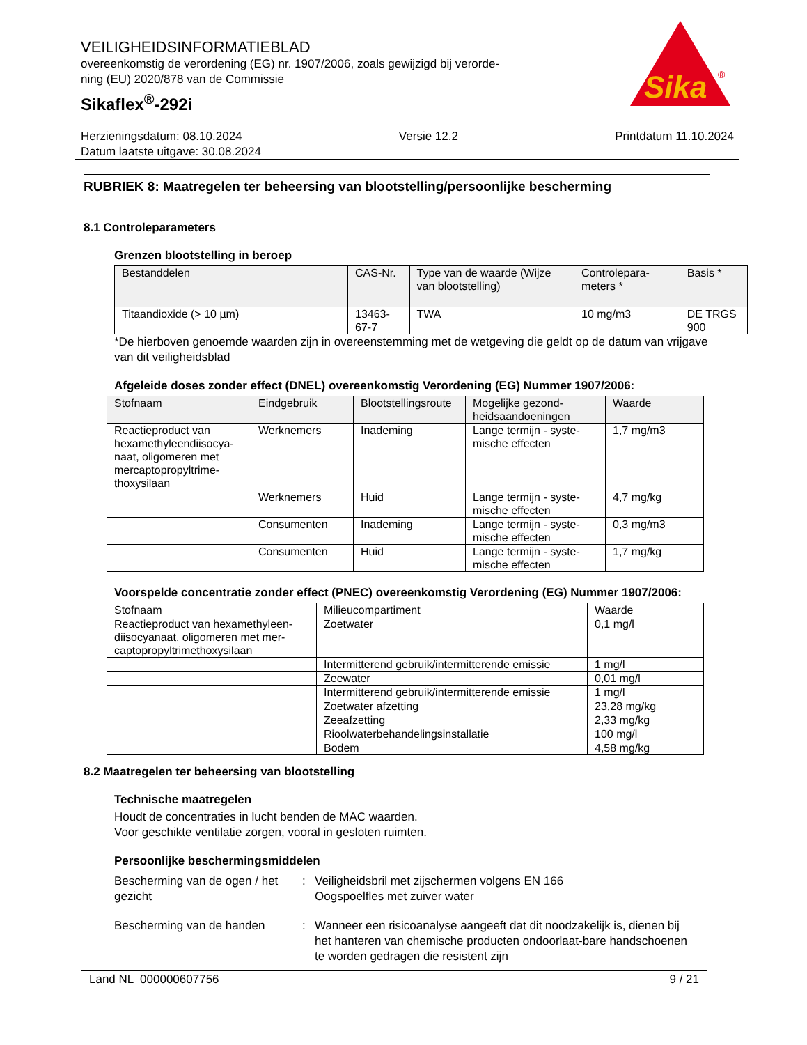VEILIGHEIDSINFORMATIEBLAD
overeenkomstig de verordening (EG) nr. 1907/2006, zoals gewijzigd bij verorde-
ning (EU) 2020/878 van de Commissie
Sikaflex<sup>®</sup>-292i
Sika
®
Herzieningsdatum: 08.10.2024 Versie 12.2 Printdatum 11.10.2024
Datum laatste uitgave: 30.08.2024
RUBRIEK 8: Maatregelen ter beheersing van blootstelling/persoonlijke bescherming
8.1 Controleparameters
Grenzen blootstelling in beroep
| Bestanddelen | CAS-Nr. | Type van de waarde (Wijze van blootstelling) | Controlepara-meters * | Basis * |
| --- | --- | --- | --- | --- |
| Titaandioxide (> 10 µm) | 13463-67-7 | TWA | 10 mg/m3 | DE TRGS 900 |
*De hierboven genoemde waarden zijn in overeenstemming met de wetgeving die geldt op de datum van vrijgave van dit veiligheidsblad
Afgeleide doses zonder effect (DNEL) overeenkomstig Verordening (EG) Nummer 1907/2006:
| Stofnaam | Eindgebruik | Blootstellingsroute | Mogelijke gezond-heidsaandoeningen | Waarde |
| --- | --- | --- | --- | --- |
| Reactieproduct van hexamethyleendiisocya-naat, oligomeren met mercaptopropyltrime-thoxysilaan | Werknemers | Inademing | Lange termijn - syste-mische effecten | 1,7 mg/m3 |
| | Werknemers | Huid | Lange termijn - syste-mische effecten | 4,7 mg/kg |
| | Consumenten | Inademing | Lange termijn - syste-mische effecten | 0,3 mg/m3 |
| | Consumenten | Huid | Lange termijn - syste-mische effecten | 1,7 mg/kg |
Voorspelde concentratie zonder effect (PNEC) overeenkomstig Verordening (EG) Nummer 1907/2006:
| Stofnaam | Milieucompartiment | Waarde |
| Reactieproduct van hexamethyleen-diisocyanaat, oligomeren met mer-captopropyltrimethoxysilaan | Zoetwater | 0,1 mg/l |
| | Intermitterend gebruik/intermitterende emissie | 1 mg/l |
| | Zeewater | 0,01 mg/l |
| | Intermitterend gebruik/intermitterende emissie | 1 mg/l |
| | Zoetwater afzetting | 23,28 mg/kg |
| | Zeeafzetting | 2,33 mg/kg |
| | Rioolwaterbehandelingsinstallatie | 100 mg/l |
| | Bodem | 4,58 mg/kg |
8.2 Maatregelen ter beheersing van blootstelling
Technische maatregelen
Houdt de concentraties in lucht benden de MAC waarden.
Voor geschikte ventilatie zorgen, vooral in gesloten ruimten.
Persoonlijke beschermingsmiddelen
Bescherming van de ogen / het gezicht
: Veiligheidsbril met zijschermen volgens EN 166
Oogspoelfles met zuiver water
Bescherming van de handen : Wanneer een risicoanalyse aangeeft dat dit noodzakelijk is, dienen bij het hanteren van chemische producten ondoorlaat-bare handschoenen te worden gedragen die resistent zijn
Land NL 000000607756 9 / 21